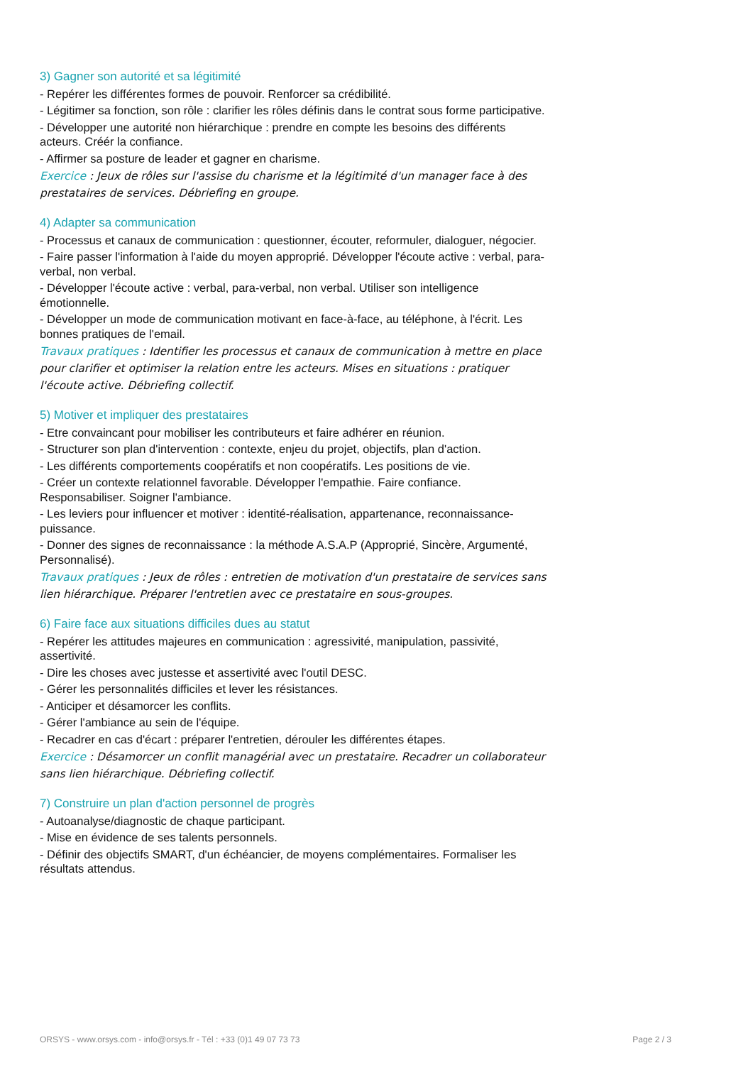3) Gagner son autorité et sa légitimité
- Repérer les différentes formes de pouvoir. Renforcer sa crédibilité.
- Légitimer sa fonction, son rôle : clarifier les rôles définis dans le contrat sous forme participative.
- Développer une autorité non hiérarchique : prendre en compte les besoins des différents acteurs. Créér la confiance.
- Affirmer sa posture de leader et gagner en charisme.
Exercice : Jeux de rôles sur l'assise du charisme et la légitimité d'un manager face à des prestataires de services. Débriefing en groupe.
4) Adapter sa communication
- Processus et canaux de communication : questionner, écouter, reformuler, dialoguer, négocier.
- Faire passer l'information à l'aide du moyen approprié. Développer l'écoute active : verbal, para-verbal, non verbal.
- Développer l'écoute active : verbal, para-verbal, non verbal. Utiliser son intelligence émotionnelle.
- Développer un mode de communication motivant en face-à-face, au téléphone, à l'écrit. Les bonnes pratiques de l'email.
Travaux pratiques : Identifier les processus et canaux de communication à mettre en place pour clarifier et optimiser la relation entre les acteurs. Mises en situations : pratiquer l'écoute active. Débriefing collectif.
5) Motiver et impliquer des prestataires
- Etre convaincant pour mobiliser les contributeurs et faire adhérer en réunion.
- Structurer son plan d'intervention : contexte, enjeu du projet, objectifs, plan d'action.
- Les différents comportements coopératifs et non coopératifs. Les positions de vie.
- Créer un contexte relationnel favorable. Développer l'empathie. Faire confiance. Responsabiliser. Soigner l'ambiance.
- Les leviers pour influencer et motiver : identité-réalisation, appartenance, reconnaissance-puissance.
- Donner des signes de reconnaissance : la méthode A.S.A.P (Approprié, Sincère, Argumenté, Personnalisé).
Travaux pratiques : Jeux de rôles : entretien de motivation d'un prestataire de services sans lien hiérarchique. Préparer l'entretien avec ce prestataire en sous-groupes.
6) Faire face aux situations difficiles dues au statut
- Repérer les attitudes majeures en communication : agressivité, manipulation, passivité, assertivité.
- Dire les choses avec justesse et assertivité avec l'outil DESC.
- Gérer les personnalités difficiles et lever les résistances.
- Anticiper et désamorcer les conflits.
- Gérer l'ambiance au sein de l'équipe.
- Recadrer en cas d'écart : préparer l'entretien, dérouler les différentes étapes.
Exercice : Désamorcer un conflit managérial avec un prestataire. Recadrer un collaborateur sans lien hiérarchique. Débriefing collectif.
7) Construire un plan d'action personnel de progrès
- Autoanalyse/diagnostic de chaque participant.
- Mise en évidence de ses talents personnels.
- Définir des objectifs SMART, d'un échéancier, de moyens complémentaires. Formaliser les résultats attendus.
ORSYS - www.orsys.com - info@orsys.fr - Tél : +33 (0)1 49 07 73 73 Page 2 / 3